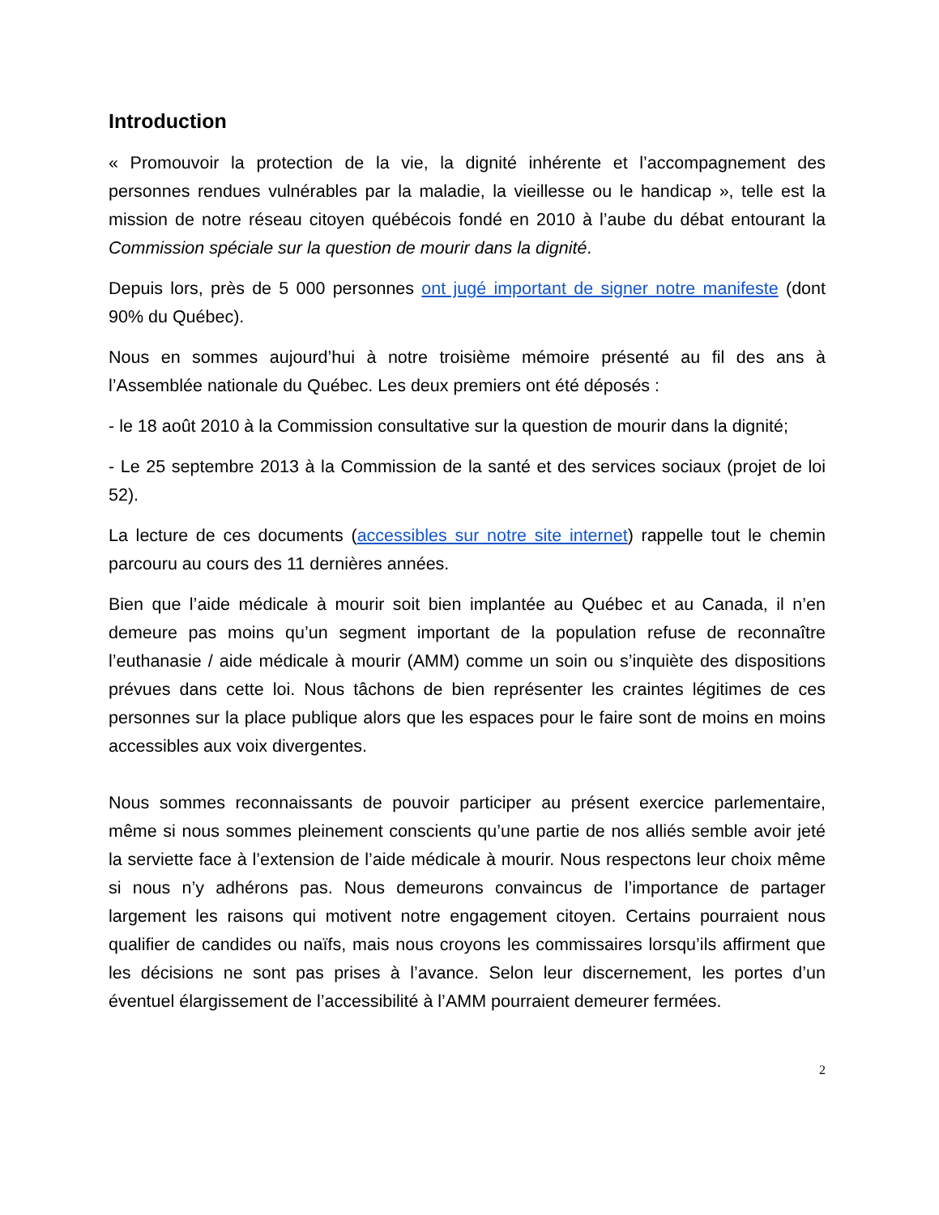Introduction
« Promouvoir la protection de la vie, la dignité inhérente et l’accompagnement des personnes rendues vulnérables par la maladie, la vieillesse ou le handicap », telle est la mission de notre réseau citoyen québécois fondé en 2010 à l’aube du débat entourant la Commission spéciale sur la question de mourir dans la dignité.
Depuis lors, près de 5 000 personnes ont jugé important de signer notre manifeste (dont 90% du Québec).
Nous en sommes aujourd’hui à notre troisième mémoire présenté au fil des ans à l’Assemblée nationale du Québec. Les deux premiers ont été déposés :
- le 18 août 2010 à la Commission consultative sur la question de mourir dans la dignité;
- Le 25 septembre 2013 à la Commission de la santé et des services sociaux (projet de loi 52).
La lecture de ces documents (accessibles sur notre site internet) rappelle tout le chemin parcouru au cours des 11 dernières années.
Bien que l’aide médicale à mourir soit bien implantée au Québec et au Canada, il n’en demeure pas moins qu’un segment important de la population refuse de reconnaître l’euthanasie / aide médicale à mourir (AMM) comme un soin ou s’inquiète des dispositions prévues dans cette loi. Nous tâchons de bien représenter les craintes légitimes de ces personnes sur la place publique alors que les espaces pour le faire sont de moins en moins accessibles aux voix divergentes.
Nous sommes reconnaissants de pouvoir participer au présent exercice parlementaire, même si nous sommes pleinement conscients qu’une partie de nos alliés semble avoir jeté la serviette face à l’extension de l’aide médicale à mourir. Nous respectons leur choix même si nous n’y adhérons pas. Nous demeurons convaincus de l’importance de partager largement les raisons qui motivent notre engagement citoyen. Certains pourraient nous qualifier de candides ou naïfs, mais nous croyons les commissaires lorsqu’ils affirment que les décisions ne sont pas prises à l’avance. Selon leur discernement, les portes d’un éventuel élargissement de l’accessibilité à l’AMM pourraient demeurer fermées.
2